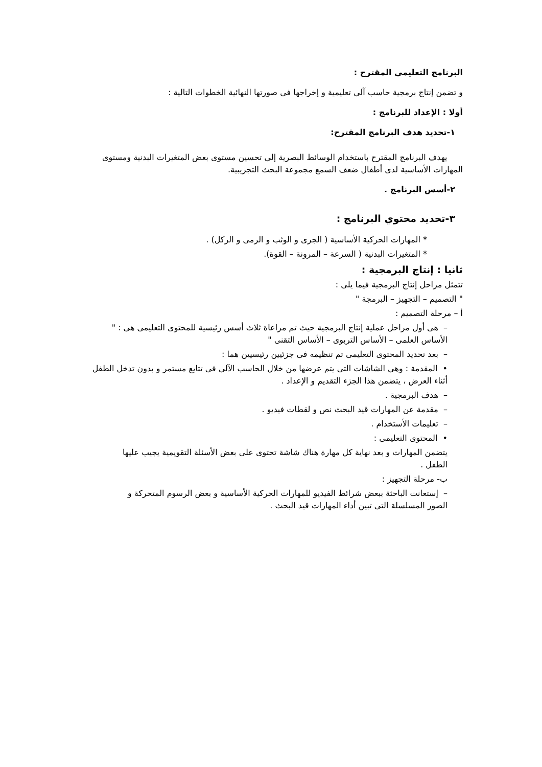البرنامج التعليمي المقترح :
و تضمن إنتاج برمجية حاسب آلى تعليمية و إخراجها فى صورتها النهائية الخطوات التالية :
أولا : الإعداد للبرنامج :
١-تحديد هدف البرنامج المقترح:
يهدف البرنامج المقترح باستخدام الوسائط البصرية إلى تحسين مستوى بعض المتغيرات البدنية ومستوى المهارات الأساسية لدى أطفال ضعف السمع مجموعة البحث التجريبية.
٢-أسس البرنامج .
٣-تحديد محتوي البرنامج :
* المهارات الحركية الأساسية ( الجرى و الوثب و الرمى و الركل) .
* المتغيرات البدنية ( السرعة – المرونة – القوة).
ثانيا : إنتاج البرمجية :
تتمثل مراحل إنتاج البرمجية فيما يلى :
" التصميم – التجهيز – البرمجة "
أ – مرحلة التصميم :
– هى أول مراحل عملية إنتاج البرمجية حيث تم مراعاة ثلاث أسس رئيسية للمحتوى التعليمى هى : " الأساس العلمى – الأساس التربوى – الأساس التقنى "
– بعد تحديد المحتوى التعليمى تم تنظيمه فى جزئيين رئيسيين هما :
• المقدمة : وهى الشاشات التى يتم عرضها من خلال الحاسب الآلى فى تتابع مستمر و بدون تدخل الطفل أثناء العرض ، يتضمن هذا الجزء التقديم و الإعداد .
– هدف البرمجية .
– مقدمة عن المهارات قيد البحث نص و لقطات فيديو .
– تعليمات الأستخدام .
• المحتوى التعليمى :
يتضمن المهارات و بعد نهاية كل مهارة هناك شاشة تحتوى على بعض الأسئلة التقويمية يجيب عليها الطفل .
ب- مرحلة التجهيز :
– إستعانت الباحثة ببعض شرائط الفيديو للمهارات الحركية الأساسية و بعض الرسوم المتحركة و الصور المسلسلة التى تبين أداء المهارات قيد البحث .